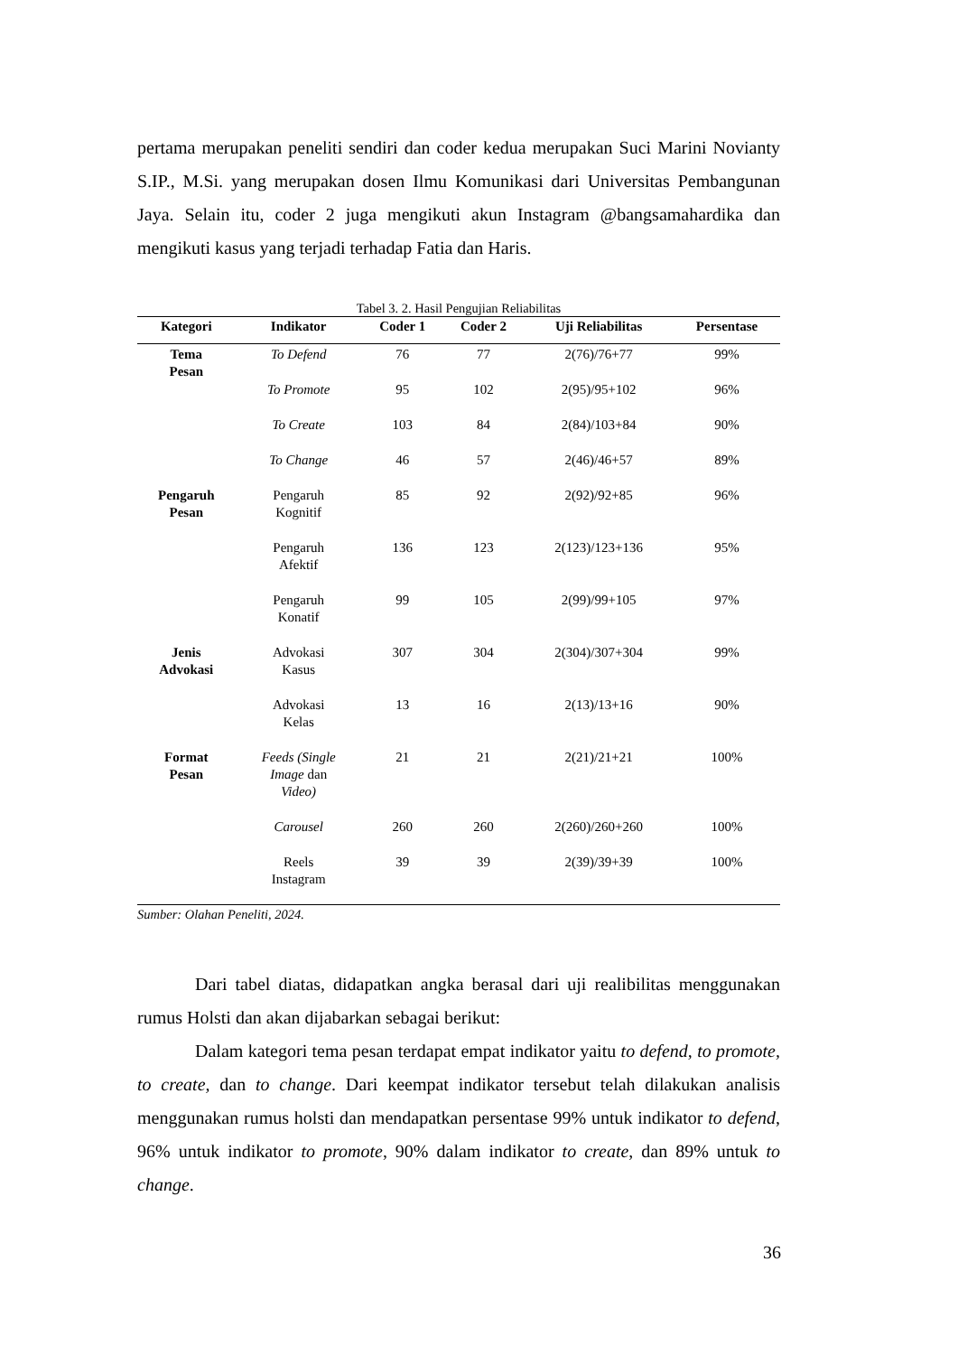pertama merupakan peneliti sendiri dan coder kedua merupakan Suci Marini Novianty S.IP., M.Si. yang merupakan dosen Ilmu Komunikasi dari Universitas Pembangunan Jaya. Selain itu, coder 2 juga mengikuti akun Instagram @bangsamahardika dan mengikuti kasus yang terjadi terhadap Fatia dan Haris.
Tabel 3. 2. Hasil Pengujian Reliabilitas
| Kategori | Indikator | Coder 1 | Coder 2 | Uji Reliabilitas | Persentase |
| --- | --- | --- | --- | --- | --- |
| Tema Pesan | To Defend | 76 | 77 | 2(76)/76+77 | 99% |
| | To Promote | 95 | 102 | 2(95)/95+102 | 96% |
| | To Create | 103 | 84 | 2(84)/103+84 | 90% |
| | To Change | 46 | 57 | 2(46)/46+57 | 89% |
| Pengaruh Pesan | Pengaruh Kognitif | 85 | 92 | 2(92)/92+85 | 96% |
| | Pengaruh Afektif | 136 | 123 | 2(123)/123+136 | 95% |
| | Pengaruh Konatif | 99 | 105 | 2(99)/99+105 | 97% |
| Jenis Advokasi | Advokasi Kasus | 307 | 304 | 2(304)/307+304 | 99% |
| | Advokasi Kelas | 13 | 16 | 2(13)/13+16 | 90% |
| Format Pesan | Feeds (Single Image dan Video) | 21 | 21 | 2(21)/21+21 | 100% |
| | Carousel | 260 | 260 | 2(260)/260+260 | 100% |
| | Reels Instagram | 39 | 39 | 2(39)/39+39 | 100% |
Sumber: Olahan Peneliti, 2024.
Dari tabel diatas, didapatkan angka berasal dari uji realibilitas menggunakan rumus Holsti dan akan dijabarkan sebagai berikut:
Dalam kategori tema pesan terdapat empat indikator yaitu to defend, to promote, to create, dan to change. Dari keempat indikator tersebut telah dilakukan analisis menggunakan rumus holsti dan mendapatkan persentase 99% untuk indikator to defend, 96% untuk indikator to promote, 90% dalam indikator to create, dan 89% untuk to change.
36